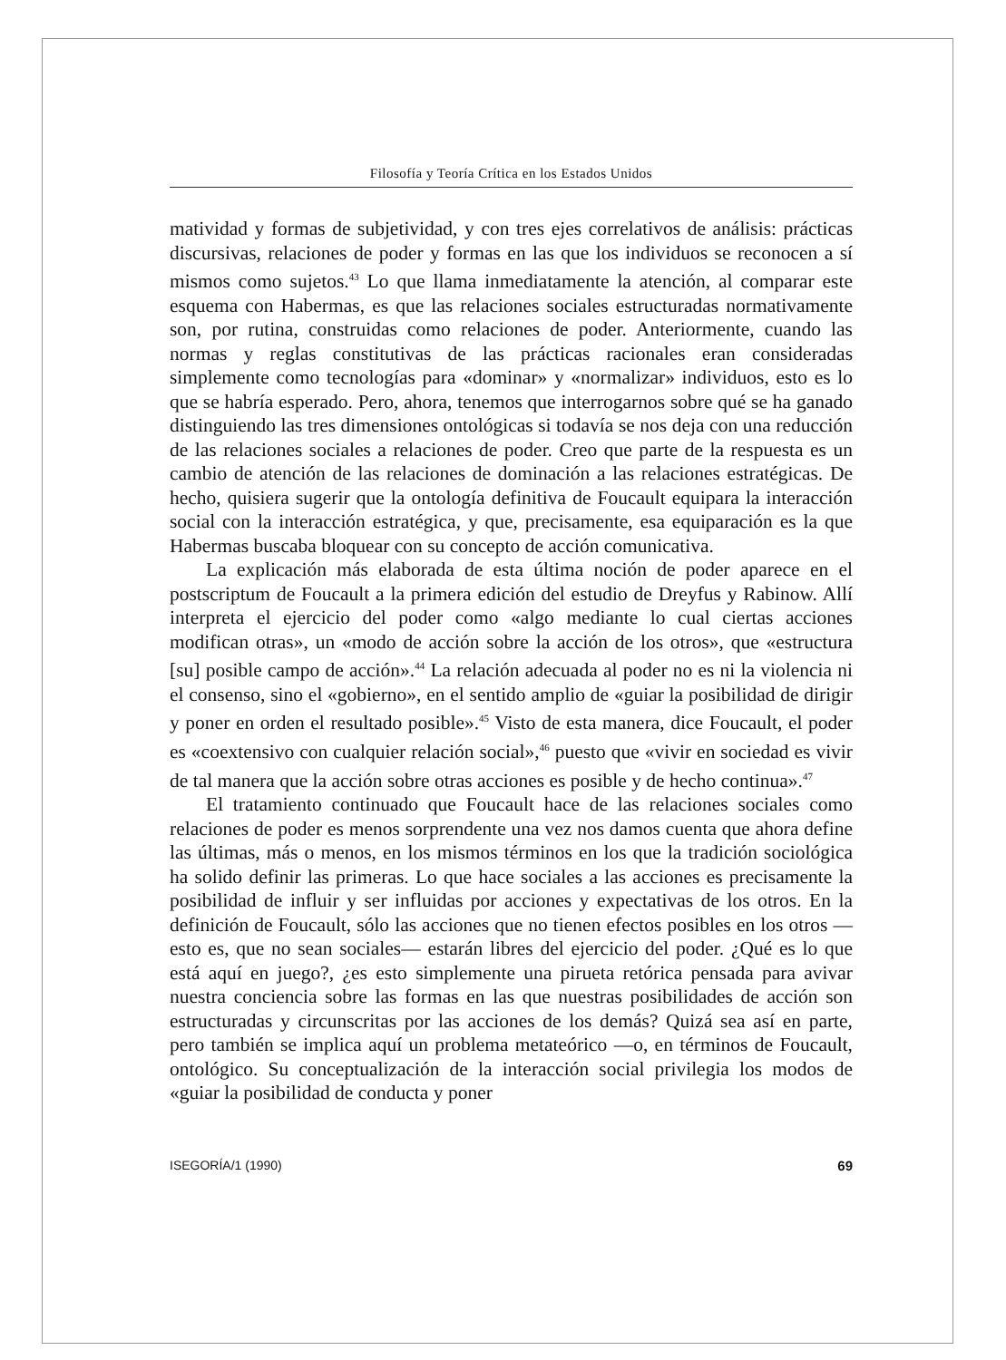Filosofía y Teoría Crítica en los Estados Unidos
matividad y formas de subjetividad, y con tres ejes correlativos de análisis: prácticas discursivas, relaciones de poder y formas en las que los individuos se reconocen a sí mismos como sujetos.<sup>43</sup> Lo que llama inmediatamente la atención, al comparar este esquema con Habermas, es que las relaciones sociales estructuradas normativamente son, por rutina, construidas como relaciones de poder. Anteriormente, cuando las normas y reglas constitutivas de las prácticas racionales eran consideradas simplemente como tecnologías para «dominar» y «normalizar» individuos, esto es lo que se habría esperado. Pero, ahora, tenemos que interrogarnos sobre qué se ha ganado distinguiendo las tres dimensiones ontológicas si todavía se nos deja con una reducción de las relaciones sociales a relaciones de poder. Creo que parte de la respuesta es un cambio de atención de las relaciones de dominación a las relaciones estratégicas. De hecho, quisiera sugerir que la ontología definitiva de Foucault equipara la interacción social con la interacción estratégica, y que, precisamente, esa equiparación es la que Habermas buscaba bloquear con su concepto de acción comunicativa.
La explicación más elaborada de esta última noción de poder aparece en el postscriptum de Foucault a la primera edición del estudio de Dreyfus y Rabinow. Allí interpreta el ejercicio del poder como «algo mediante lo cual ciertas acciones modifican otras», un «modo de acción sobre la acción de los otros», que «estructura [su] posible campo de acción».<sup>44</sup> La relación adecuada al poder no es ni la violencia ni el consenso, sino el «gobierno», en el sentido amplio de «guiar la posibilidad de dirigir y poner en orden el resultado posible».<sup>45</sup> Visto de esta manera, dice Foucault, el poder es «coextensivo con cualquier relación social»,<sup>46</sup> puesto que «vivir en sociedad es vivir de tal manera que la acción sobre otras acciones es posible y de hecho continua».<sup>47</sup>
El tratamiento continuado que Foucault hace de las relaciones sociales como relaciones de poder es menos sorprendente una vez nos damos cuenta que ahora define las últimas, más o menos, en los mismos términos en los que la tradición sociológica ha solido definir las primeras. Lo que hace sociales a las acciones es precisamente la posibilidad de influir y ser influidas por acciones y expectativas de los otros. En la definición de Foucault, sólo las acciones que no tienen efectos posibles en los otros —esto es, que no sean sociales— estarán libres del ejercicio del poder. ¿Qué es lo que está aquí en juego?, ¿es esto simplemente una pirueta retórica pensada para avivar nuestra conciencia sobre las formas en las que nuestras posibilidades de acción son estructuradas y circunscritas por las acciones de los demás? Quizá sea así en parte, pero también se implica aquí un problema metateórico —o, en términos de Foucault, ontológico. Su conceptualización de la interacción social privilegia los modos de «guiar la posibilidad de conducta y poner
ISEGORÍA/1 (1990) 69